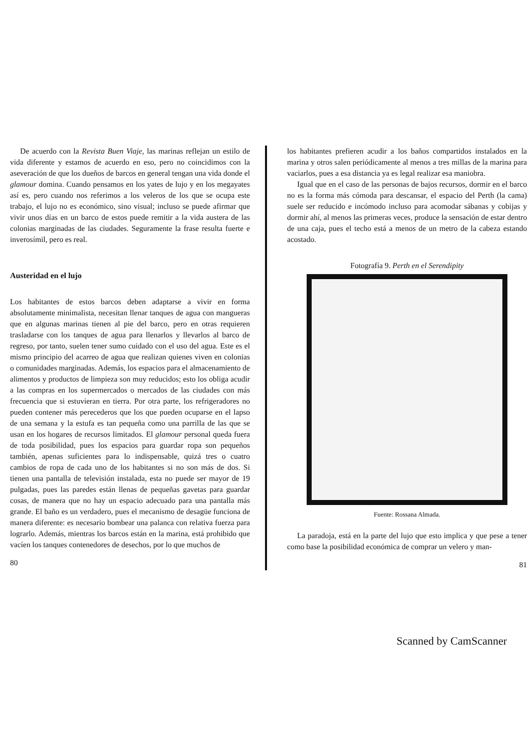De acuerdo con la Revista Buen Viaje, las marinas reflejan un estilo de vida diferente y estamos de acuerdo en eso, pero no coincidimos con la aseveración de que los dueños de barcos en general tengan una vida donde el glamour domina. Cuando pensamos en los yates de lujo y en los megayates así es, pero cuando nos referimos a los veleros de los que se ocupa este trabajo, el lujo no es económico, sino visual; incluso se puede afirmar que vivir unos días en un barco de estos puede remitir a la vida austera de las colonias marginadas de las ciudades. Seguramente la frase resulta fuerte e inverosímil, pero es real.
Austeridad en el lujo
Los habitantes de estos barcos deben adaptarse a vivir en forma absolutamente minimalista, necesitan llenar tanques de agua con mangueras que en algunas marinas tienen al pie del barco, pero en otras requieren trasladarse con los tanques de agua para llenarlos y llevarlos al barco de regreso, por tanto, suelen tener sumo cuidado con el uso del agua. Este es el mismo principio del acarreo de agua que realizan quienes viven en colonias o comunidades marginadas. Además, los espacios para el almacenamiento de alimentos y productos de limpieza son muy reducidos; esto los obliga acudir a las compras en los supermercados o mercados de las ciudades con más frecuencia que si estuvieran en tierra. Por otra parte, los refrigeradores no pueden contener más perecederos que los que pueden ocuparse en el lapso de una semana y la estufa es tan pequeña como una parrilla de las que se usan en los hogares de recursos limitados. El glamour personal queda fuera de toda posibilidad, pues los espacios para guardar ropa son pequeños también, apenas suficientes para lo indispensable, quizá tres o cuatro cambios de ropa de cada uno de los habitantes si no son más de dos. Si tienen una pantalla de televisión instalada, esta no puede ser mayor de 19 pulgadas, pues las paredes están llenas de pequeñas gavetas para guardar cosas, de manera que no hay un espacio adecuado para una pantalla más grande. El baño es un verdadero, pues el mecanismo de desagüe funciona de manera diferente: es necesario bombear una palanca con relativa fuerza para lograrlo. Además, mientras los barcos están en la marina, está prohibido que vacíen los tanques contenedores de desechos, por lo que muchos de
80
los habitantes prefieren acudir a los baños compartidos instalados en la marina y otros salen periódicamente al menos a tres millas de la marina para vaciarlos, pues a esa distancia ya es legal realizar esa maniobra.
Igual que en el caso de las personas de bajos recursos, dormir en el barco no es la forma más cómoda para descansar, el espacio del Perth (la cama) suele ser reducido e incómodo incluso para acomodar sábanas y cobijas y dormir ahí, al menos las primeras veces, produce la sensación de estar dentro de una caja, pues el techo está a menos de un metro de la cabeza estando acostado.
Fotografía 9. Perth en el Serendipity
Fuente: Rossana Almada.
La paradoja, está en la parte del lujo que esto implica y que pese a tener como base la posibilidad económica de comprar un velero y man-
81
Scanned by CamScanner